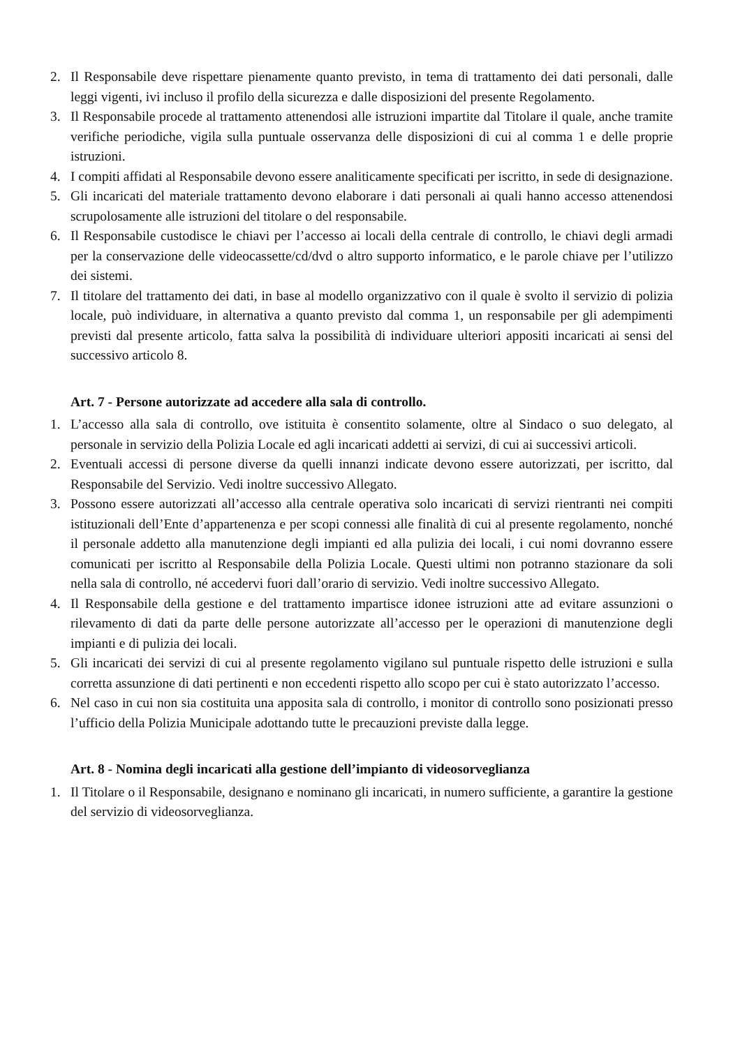2. Il Responsabile deve rispettare pienamente quanto previsto, in tema di trattamento dei dati personali, dalle leggi vigenti, ivi incluso il profilo della sicurezza e dalle disposizioni del presente Regolamento.
3. Il Responsabile procede al trattamento attenendosi alle istruzioni impartite dal Titolare il quale, anche tramite verifiche periodiche, vigila sulla puntuale osservanza delle disposizioni di cui al comma 1 e delle proprie istruzioni.
4. I compiti affidati al Responsabile devono essere analiticamente specificati per iscritto, in sede di designazione.
5. Gli incaricati del materiale trattamento devono elaborare i dati personali ai quali hanno accesso attenendosi scrupolosamente alle istruzioni del titolare o del responsabile.
6. Il Responsabile custodisce le chiavi per l’accesso ai locali della centrale di controllo, le chiavi degli armadi per la conservazione delle videocassette/cd/dvd o altro supporto informatico, e le parole chiave per l’utilizzo dei sistemi.
7. Il titolare del trattamento dei dati, in base al modello organizzativo con il quale è svolto il servizio di polizia locale, può individuare, in alternativa a quanto previsto dal comma 1, un responsabile per gli adempimenti previsti dal presente articolo, fatta salva la possibilità di individuare ulteriori appositi incaricati ai sensi del successivo articolo 8.
Art. 7 - Persone autorizzate ad accedere alla sala di controllo.
1. L’accesso alla sala di controllo, ove istituita è consentito solamente, oltre al Sindaco o suo delegato, al personale in servizio della Polizia Locale ed agli incaricati addetti ai servizi, di cui ai successivi articoli.
2. Eventuali accessi di persone diverse da quelli innanzi indicate devono essere autorizzati, per iscritto, dal Responsabile del Servizio. Vedi inoltre successivo Allegato.
3. Possono essere autorizzati all’accesso alla centrale operativa solo incaricati di servizi rientranti nei compiti istituzionali dell’Ente d’appartenenza e per scopi connessi alle finalità di cui al presente regolamento, nonché il personale addetto alla manutenzione degli impianti ed alla pulizia dei locali, i cui nomi dovranno essere comunicati per iscritto al Responsabile della Polizia Locale. Questi ultimi non potranno stazionare da soli nella sala di controllo, né accedervi fuori dall’orario di servizio. Vedi inoltre successivo Allegato.
4. Il Responsabile della gestione e del trattamento impartisce idonee istruzioni atte ad evitare assunzioni o rilevamento di dati da parte delle persone autorizzate all’accesso per le operazioni di manutenzione degli impianti e di pulizia dei locali.
5. Gli incaricati dei servizi di cui al presente regolamento vigilano sul puntuale rispetto delle istruzioni e sulla corretta assunzione di dati pertinenti e non eccedenti rispetto allo scopo per cui è stato autorizzato l’accesso.
6. Nel caso in cui non sia costituita una apposita sala di controllo, i monitor di controllo sono posizionati presso l’ufficio della Polizia Municipale adottando tutte le precauzioni previste dalla legge.
Art. 8 - Nomina degli incaricati alla gestione dell’impianto di videosorveglianza
1. Il Titolare o il Responsabile, designano e nominano gli incaricati, in numero sufficiente, a garantire la gestione del servizio di videosorveglianza.